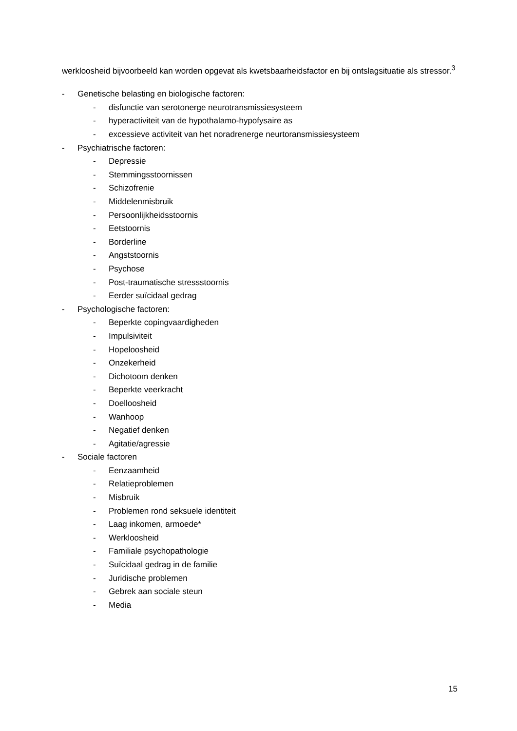werkloosheid bijvoorbeeld kan worden opgevat als kwetsbaarheidsfactor en bij ontslagsituatie als stressor.<sup>3</sup>
- Genetische belasting en biologische factoren:
- disfunctie van serotonerge neurotransmissiesysteem
- hyperactiviteit van de hypothalamo-hypofysaire as
- excessieve activiteit van het noradrenerge neurtoransmissiesysteem
- Psychiatrische factoren:
- Depressie
- Stemmingsstoornissen
- Schizofrenie
- Middelenmisbruik
- Persoonlijkheidsstoornis
- Eetstoornis
- Borderline
- Angststoornis
- Psychose
- Post-traumatische stressstoornis
- Eerder suïcidaal gedrag
- Psychologische factoren:
- Beperkte copingvaardigheden
- Impulsiviteit
- Hopeloosheid
- Onzekerheid
- Dichotoom denken
- Beperkte veerkracht
- Doelloosheid
- Wanhoop
- Negatief denken
- Agitatie/agressie
- Sociale factoren
- Eenzaamheid
- Relatieproblemen
- Misbruik
- Problemen rond seksuele identiteit
- Laag inkomen, armoede*
- Werkloosheid
- Familiale psychopathologie
- Suïcidaal gedrag in de familie
- Juridische problemen
- Gebrek aan sociale steun
- Media
15